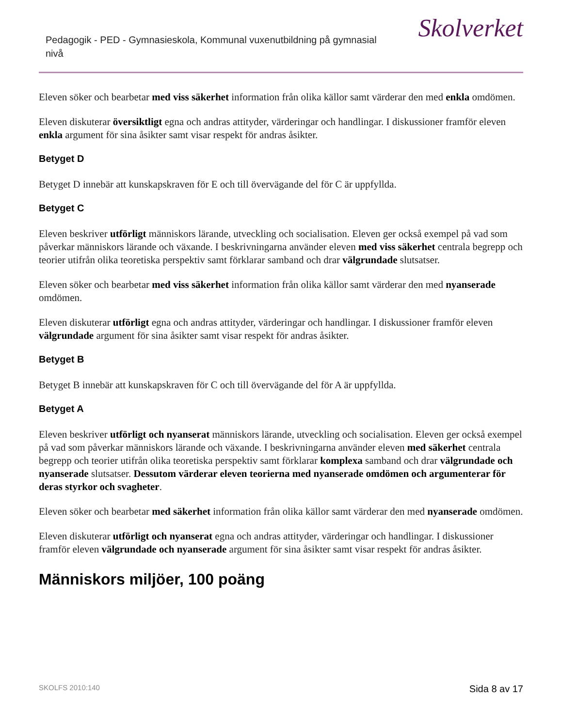Pedagogik - PED - Gymnasieskola, Kommunal vuxenutbildning på gymnasial nivå
Skolverket
Eleven söker och bearbetar med viss säkerhet information från olika källor samt värderar den med enkla omdömen.
Eleven diskuterar översiktligt egna och andras attityder, värderingar och handlingar. I diskussioner framför eleven enkla argument för sina åsikter samt visar respekt för andras åsikter.
Betyget D
Betyget D innebär att kunskapskraven för E och till övervägande del för C är uppfyllda.
Betyget C
Eleven beskriver utförligt människors lärande, utveckling och socialisation. Eleven ger också exempel på vad som påverkar människors lärande och växande. I beskrivningarna använder eleven med viss säkerhet centrala begrepp och teorier utifrån olika teoretiska perspektiv samt förklarar samband och drar välgrundade slutsatser.
Eleven söker och bearbetar med viss säkerhet information från olika källor samt värderar den med nyanserade omdömen.
Eleven diskuterar utförligt egna och andras attityder, värderingar och handlingar. I diskussioner framför eleven välgrundade argument för sina åsikter samt visar respekt för andras åsikter.
Betyget B
Betyget B innebär att kunskapskraven för C och till övervägande del för A är uppfyllda.
Betyget A
Eleven beskriver utförligt och nyanserat människors lärande, utveckling och socialisation. Eleven ger också exempel på vad som påverkar människors lärande och växande. I beskrivningarna använder eleven med säkerhet centrala begrepp och teorier utifrån olika teoretiska perspektiv samt förklarar komplexa samband och drar välgrundade och nyanserade slutsatser. Dessutom värderar eleven teorierna med nyanserade omdömen och argumenterar för deras styrkor och svagheter.
Eleven söker och bearbetar med säkerhet information från olika källor samt värderar den med nyanserade omdömen.
Eleven diskuterar utförligt och nyanserat egna och andras attityder, värderingar och handlingar. I diskussioner framför eleven välgrundade och nyanserade argument för sina åsikter samt visar respekt för andras åsikter.
Människors miljöer, 100 poäng
SKOLFS 2010:140 Sida 8 av 17